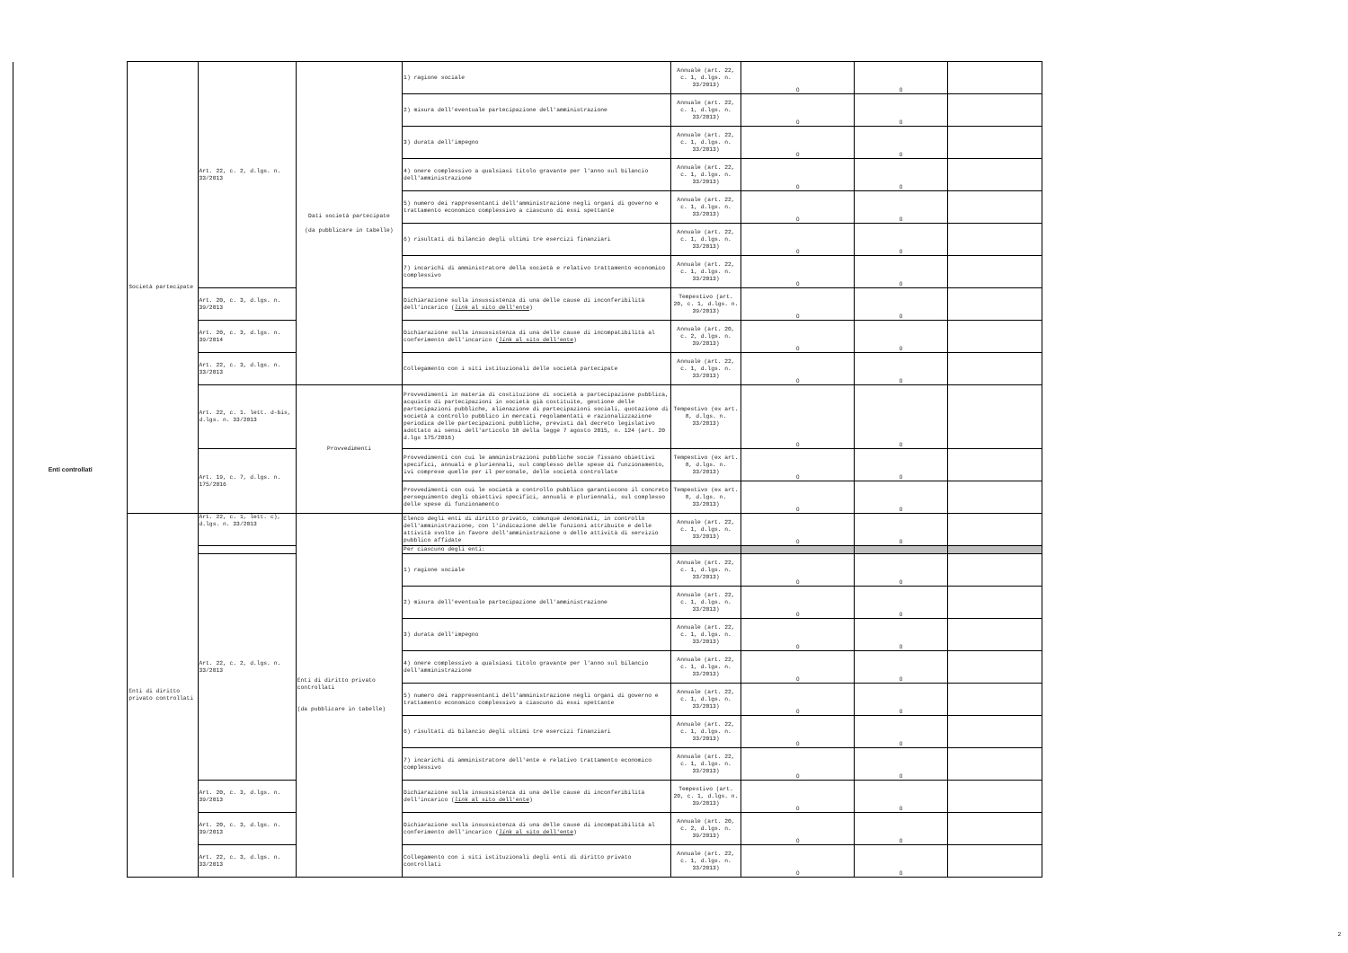| Enti controllati | Società partecipate | Art. 22, c. 2, d.lgs. n. 33/2013 | Dati società partecipate (da pubblicare in tabelle) | 1) ragione sociale | Annuale (art. 22, c. 1, d.lgs. n. 33/2013) | 0 | 0 | |
| | | | | 2) misura dell'eventuale partecipazione dell'amministrazione | Annuale (art. 22, c. 1, d.lgs. n. 33/2013) | 0 | 0 | |
| | | | | 3) durata dell'impegno | Annuale (art. 22, c. 1, d.lgs. n. 33/2013) | 0 | 0 | |
| | | | | 4) onere complessivo a qualsiasi titolo gravante per l'anno sul bilancio dell'amministrazione | Annuale (art. 22, c. 1, d.lgs. n. 33/2013) | 0 | 0 | |
| | | | | 5) numero dei rappresentanti dell'amministrazione negli organi di governo e trattamento economico complessivo a ciascuno di essi spettante | Annuale (art. 22, c. 1, d.lgs. n. 33/2013) | 0 | 0 | |
| | | | | 6) risultati di bilancio degli ultimi tre esercizi finanziari | Annuale (art. 22, c. 1, d.lgs. n. 33/2013) | 0 | 0 | |
| | | | | 7) incarichi di amministratore della società e relativo trattamento economico complessivo | Annuale (art. 22, c. 1, d.lgs. n. 33/2013) | 0 | 0 | |
| | | Art. 20, c. 3, d.lgs. n. 39/2013 | | Dichiarazione sulla insussistenza di una delle cause di inconferibilità dell'incarico ( link al sito dell'ente ) | Tempestivo (art. 20, c. 1, d.lgs. n. 39/2013) | 0 | 0 | |
| | | Art. 20, c. 3, d.lgs. n. 39/2014 | | Dichiarazione sulla insussistenza di una delle cause di incompatibilità al conferimento dell'incarico ( link al sito dell'ente ) | Annuale (art. 20, c. 2, d.lgs. n. 39/2013) | 0 | 0 | |
| | | Art. 22, c. 3, d.lgs. n. 33/2013 | | Collegamento con i siti istituzionali delle società partecipate | Annuale (art. 22, c. 1, d.lgs. n. 33/2013) | 0 | 0 | |
| | | Art. 22, c. 1. lett. d-bis, d.lgs. n. 33/2013 | Provvedimenti | Provvedimenti in materia di costituzione di società a partecipazione pubblica, acquisto di partecipazioni in società già costituite, gestione delle partecipazioni pubbliche, alienazione di partecipazioni sociali, quotazione di società a controllo pubblico in mercati regolamentati e razionalizzazione periodica delle partecipazioni pubbliche, previsti dal decreto legislativo adottato ai sensi dell'articolo 18 della legge 7 agosto 2015, n. 124 (art. 20 d.lgs 175/2016) | Tempestivo (ex art. 8, d.lgs. n. 33/2013) | 0 | 0 | |
| | | Art. 19, c. 7, d.lgs. n. 175/2016 | | Provvedimenti con cui le amministrazioni pubbliche socie fissano obiettivi specifici, annuali e pluriennali, sul complesso delle spese di funzionamento, ivi comprese quelle per il personale, delle società controllate | Tempestivo (ex art. 8, d.lgs. n. 33/2013) | 0 | 0 | |
| | | | | Provvedimenti con cui le società a controllo pubblico garantiscono il concreto perseguimento degli obiettivi specifici, annuali e pluriennali, sul complesso delle spese di funzionamento | Tempestivo (ex art. 8, d.lgs. n. 33/2013) | 0 | 0 | |
| | Enti di diritto privato controllati | Art. 22, c. 1, lett. c), d.lgs. n. 33/2013 | Enti di diritto privato controllati (da pubblicare in tabelle) | Elenco degli enti di diritto privato, comunque denominati, in controllo dell'amministrazione, con l'indicazione delle funzioni attribuite e delle attività svolte in favore dell'amministrazione o delle attività di servizio pubblico affidate | Annuale (art. 22, c. 1, d.lgs. n. 33/2013) | 0 | 0 | |
| | | | | Per ciascuno degli enti: | | | | |
| | | Art. 22, c. 2, d.lgs. n. 33/2013 | | 1) ragione sociale | Annuale (art. 22, c. 1, d.lgs. n. 33/2013) | 0 | 0 | |
| | | | | 2) misura dell'eventuale partecipazione dell'amministrazione | Annuale (art. 22, c. 1, d.lgs. n. 33/2013) | 0 | 0 | |
| | | | | 3) durata dell'impegno | Annuale (art. 22, c. 1, d.lgs. n. 33/2013) | 0 | 0 | |
| | | | | 4) onere complessivo a qualsiasi titolo gravante per l'anno sul bilancio dell'amministrazione | Annuale (art. 22, c. 1, d.lgs. n. 33/2013) | 0 | 0 | |
| | | | | 5) numero dei rappresentanti dell'amministrazione negli organi di governo e trattamento economico complessivo a ciascuno di essi spettante | Annuale (art. 22, c. 1, d.lgs. n. 33/2013) | 0 | 0 | |
| | | | | 6) risultati di bilancio degli ultimi tre esercizi finanziari | Annuale (art. 22, c. 1, d.lgs. n. 33/2013) | 0 | 0 | |
| | | | | 7) incarichi di amministratore dell'ente e relativo trattamento economico complessivo | Annuale (art. 22, c. 1, d.lgs. n. 33/2013) | 0 | 0 | |
| | | Art. 20, c. 3, d.lgs. n. 39/2013 | | Dichiarazione sulla insussistenza di una delle cause di inconferibilità dell'incarico ( link al sito dell'ente ) | Tempestivo (art. 20, c. 1, d.lgs. n. 39/2013) | 0 | 0 | |
| | | Art. 20, c. 3, d.lgs. n. 39/2013 | | Dichiarazione sulla insussistenza di una delle cause di incompatibilità al conferimento dell'incarico ( link al sito dell'ente ) | Annuale (art. 20, c. 2, d.lgs. n. 39/2013) | 0 | 0 | |
| | | Art. 22, c. 3, d.lgs. n. 33/2013 | | Collegamento con i siti istituzionali degli enti di diritto privato controllati | Annuale (art. 22, c. 1, d.lgs. n. 33/2013) | 0 | 0 | |
2